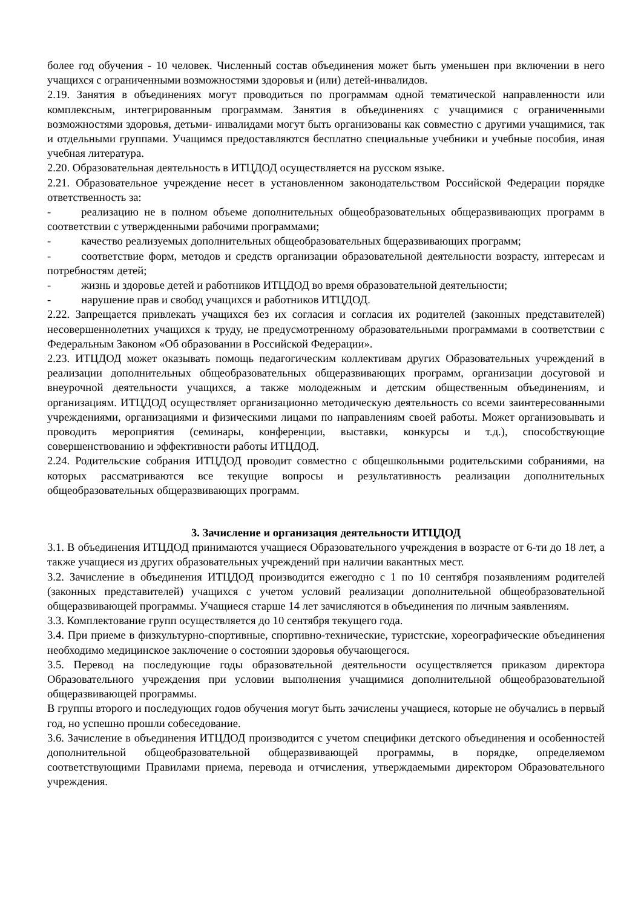более год обучения - 10 человек. Численный состав объединения может быть уменьшен при включении в него учащихся с ограниченными возможностями здоровья и (или) детей-инвалидов.
2.19. Занятия в объединениях могут проводиться по программам одной тематической направленности или комплексным, интегрированным программам. Занятия в объединениях с учащимися с ограниченными возможностями здоровья, детьми- инвалидами могут быть организованы как совместно с другими учащимися, так и отдельными группами. Учащимся предоставляются бесплатно специальные учебники и учебные пособия, иная учебная литература.
2.20. Образовательная деятельность в ИТЦДОД осуществляется на русском языке.
2.21. Образовательное учреждение несет в установленном законодательством Российской Федерации порядке ответственность за:
- реализацию не в полном объеме дополнительных общеобразовательных общеразвивающих программ в соответствии с утвержденными рабочими программами;
- качество реализуемых дополнительных общеобразовательных бщеразвивающих программ;
- соответствие форм, методов и средств организации образовательной деятельности возрасту, интересам и потребностям детей;
- жизнь и здоровье детей и работников ИТЦДОД во время образовательной деятельности;
- нарушение прав и свобод учащихся и работников ИТЦДОД.
2.22. Запрещается привлекать учащихся без их согласия и согласия их родителей (законных представителей) несовершеннолетних учащихся к труду, не предусмотренному образовательными программами в соответствии с Федеральным Законом «Об образовании в Российской Федерации».
2.23. ИТЦДОД может оказывать помощь педагогическим коллективам других Образовательных учреждений в реализации дополнительных общеобразовательных общеразвивающих программ, организации досуговой и внеурочной деятельности учащихся, а также молодежным и детским общественным объединениям, и организациям. ИТЦДОД осуществляет организационно методическую деятельность со всеми заинтересованными учреждениями, организациями и физическими лицами по направлениям своей работы. Может организовывать и проводить мероприятия (семинары, конференции, выставки, конкурсы и т.д.), способствующие совершенствованию и эффективности работы ИТЦДОД.
2.24. Родительские собрания ИТЦДОД проводит совместно с общешкольными родительскими собраниями, на которых рассматриваются все текущие вопросы и результативность реализации дополнительных общеобразовательных общеразвивающих программ.
3. Зачисление и организация деятельности ИТЦДОД
3.1. В объединения ИТЦДОД принимаются учащиеся Образовательного учреждения в возрасте от 6-ти до 18 лет, а также учащиеся из других образовательных учреждений при наличии вакантных мест.
3.2. Зачисление в объединения ИТЦДОД производится ежегодно с 1 по 10 сентября позаявлениям родителей (законных представителей) учащихся с учетом условий реализации дополнительной общеобразовательной общеразвивающей программы. Учащиеся старше 14 лет зачисляются в объединения по личным заявлениям.
3.3. Комплектование групп осуществляется до 10 сентября текущего года.
3.4. При приеме в физкультурно-спортивные, спортивно-технические, туристские, хореографические объединения необходимо медицинское заключение о состоянии здоровья обучающегося.
3.5. Перевод на последующие годы образовательной деятельности осуществляется приказом директора Образовательного учреждения при условии выполнения учащимися дополнительной общеобразовательной общеразвивающей программы.
В группы второго и последующих годов обучения могут быть зачислены учащиеся, которые не обучались в первый год, но успешно прошли собеседование.
3.6. Зачисление в объединения ИТЦДОД производится с учетом специфики детского объединения и особенностей дополнительной общеобразовательной общеразвивающей программы, в порядке, определяемом соответствующими Правилами приема, перевода и отчисления, утверждаемыми директором Образовательного учреждения.